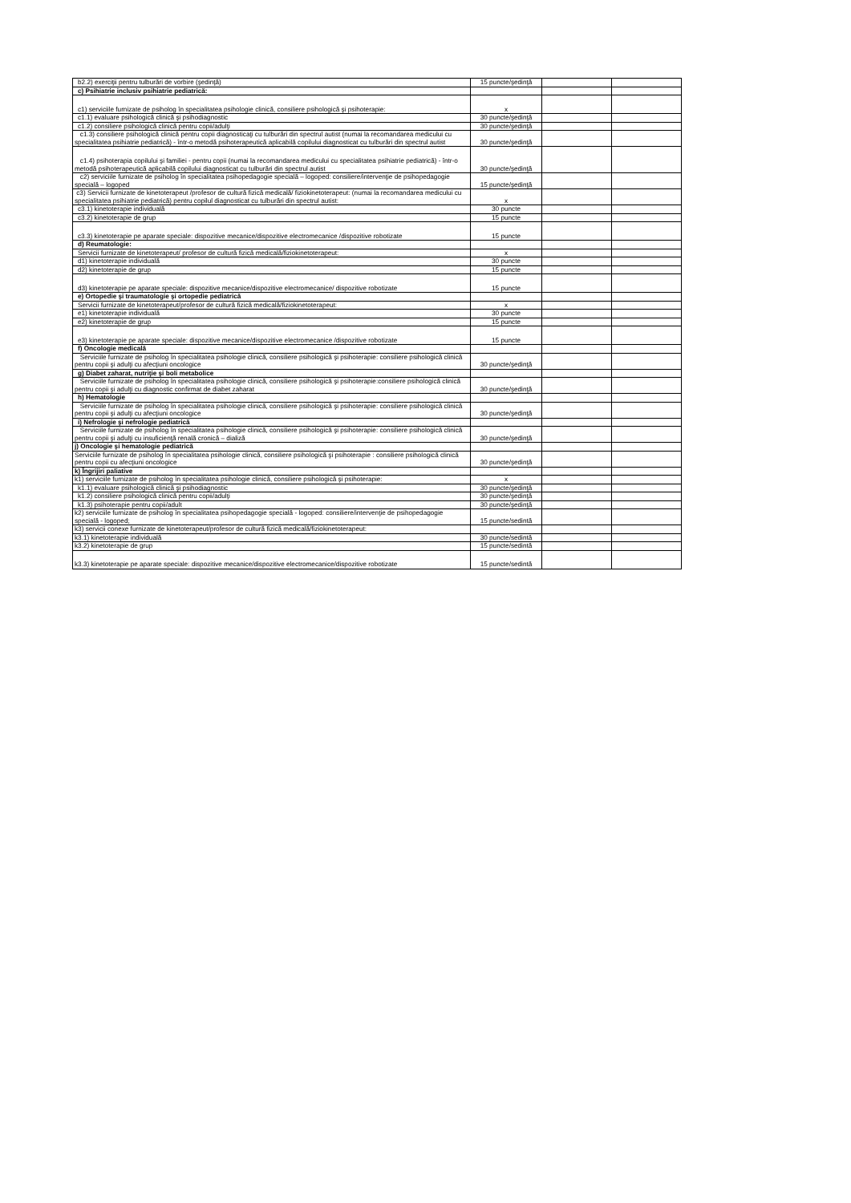| b2.2) exerciţii pentru tulburări de vorbire (şedinţă) | 15 puncte/şedinţă | | |
| c) Psihiatrie inclusiv psihiatrie pediatrică: | | | |
| c1) serviciile furnizate de psiholog în specialitatea psihologie clinică, consiliere psihologică şi psihoterapie: | x | | |
| c1.1) evaluare psihologică clinică şi psihodiagnostic | 30 puncte/şedinţă | | |
| c1.2) consiliere psihologică clinică pentru copii/adulţi | 30 puncte/şedinţă | | |
| c1.3) consiliere psihologică clinică pentru copii diagnosticaţi cu tulburări din spectrul autist (numai la recomandarea medicului cu specialitatea psihiatrie pediatrică) - într-o metodă psihoterapeutică aplicabilă copilului diagnosticat cu tulburări din spectrul autist | 30 puncte/şedinţă | | |
| c1.4) psihoterapia copilului şi familiei - pentru copii (numai la recomandarea medicului cu specialitatea psihiatrie pediatrică) - într-o metodă psihoterapeutică aplicabilă copilului diagnosticat cu tulburări din spectrul autist | 30 puncte/şedinţă | | |
| c2) serviciile furnizate de psiholog în specialitatea psihopedagogie specială – logoped: consiliere/intervenţie de psihopedagogie specială – logoped | 15 puncte/şedinţă | | |
| c3) Servicii furnizate de kinetoterapeut /profesor de cultură fizică medicală/ fiziokinetoterapeut: (numai la recomandarea medicului cu specialitatea psihiatrie pediatrică) pentru copilul diagnosticat cu tulburări din spectrul autist: | x | | |
| c3.1) kinetoterapie individuală | 30 puncte | | |
| c3.2) kinetoterapie de grup | 15 puncte | | |
| c3.3) kinetoterapie pe aparate speciale: dispozitive mecanice/dispozitive electromecanice /dispozitive robotizate | 15 puncte | | |
| d) Reumatologie: | | | |
| Servicii furnizate de kinetoterapeut/ profesor de cultură fizică medicală/fiziokinetoterapeut: | x | | |
| d1) kinetoterapie individuală | 30 puncte | | |
| d2) kinetoterapie de grup | 15 puncte | | |
| d3) kinetoterapie pe aparate speciale: dispozitive mecanice/dispozitive electromecanice/ dispozitive robotizate | 15 puncte | | |
| e) Ortopedie şi traumatologie şi ortopedie pediatrică | | | |
| Servicii furnizate de kinetoterapeut/profesor de cultură fizică medicală/fiziokinetoterapeut: | x | | |
| e1) kinetoterapie individuală | 30 puncte | | |
| e2) kinetoterapie de grup | 15 puncte | | |
| e3) kinetoterapie pe aparate speciale: dispozitive mecanice/dispozitive electromecanice /dispozitive robotizate | 15 puncte | | |
| f) Oncologie medicală | | | |
| Serviciile furnizate de psiholog în specialitatea psihologie clinică, consiliere psihologică şi psihoterapie: consiliere psihologică clinică pentru copii şi adulţi cu afecţiuni oncologice | 30 puncte/şedinţă | | |
| g) Diabet zaharat, nutriţie şi boli metabolice | | | |
| Serviciile furnizate de psiholog în specialitatea psihologie clinică, consiliere psihologică şi psihoterapie:consiliere psihologică clinică pentru copii şi adulţi cu diagnostic confirmat de diabet zaharat | 30 puncte/şedinţă | | |
| h) Hematologie | | | |
| Serviciile furnizate de psiholog în specialitatea psihologie clinică, consiliere psihologică şi psihoterapie: consiliere psihologică clinică pentru copii şi adulţi cu afecţiuni oncologice | 30 puncte/şedinţă | | |
| i) Nefrologie şi nefrologie pediatrică | | | |
| Serviciile furnizate de psiholog în specialitatea psihologie clinică, consiliere psihologică şi psihoterapie: consiliere psihologică clinică pentru copii şi adulţi cu insuficienţă renală cronică – dializă | 30 puncte/şedinţă | | |
| j) Oncologie şi hematologie pediatrică | | | |
| Serviciile furnizate de psiholog în specialitatea psihologie clinică, consiliere psihologică şi psihoterapie : consiliere psihologică clinică pentru copii cu afecţiuni oncologice | 30 puncte/şedinţă | | |
| k) Îngrijiri paliative | | | |
| k1) serviciile furnizate de psiholog în specialitatea psihologie clinică, consiliere psihologică şi psihoterapie: | x | | |
| k1.1) evaluare psihologică clinică şi psihodiagnostic | 30 puncte/şedinţă | | |
| k1.2) consiliere psihologică clinică pentru copii/adulţi | 30 puncte/şedinţă | | |
| k1.3) psihoterapie pentru copii/adult | 30 puncte/şedinţă | | |
| k2) serviciile furnizate de psiholog în specialitatea psihopedagogie specială - logoped: consiliere/intervenţie de psihopedagogie specială - logoped; | 15 puncte/sedintă | | |
| k3) servicii conexe furnizate de kinetoterapeut/profesor de cultură fizică medicală/fiziokinetoterapeut: | | | |
| k3.1) kinetoterapie individuală | 30 puncte/sedintă | | |
| k3.2) kinetoterapie de grup | 15 puncte/sedintă | | |
| k3.3) kinetoterapie pe aparate speciale: dispozitive mecanice/dispozitive electromecanice/dispozitive robotizate | 15 puncte/sedintă | | |